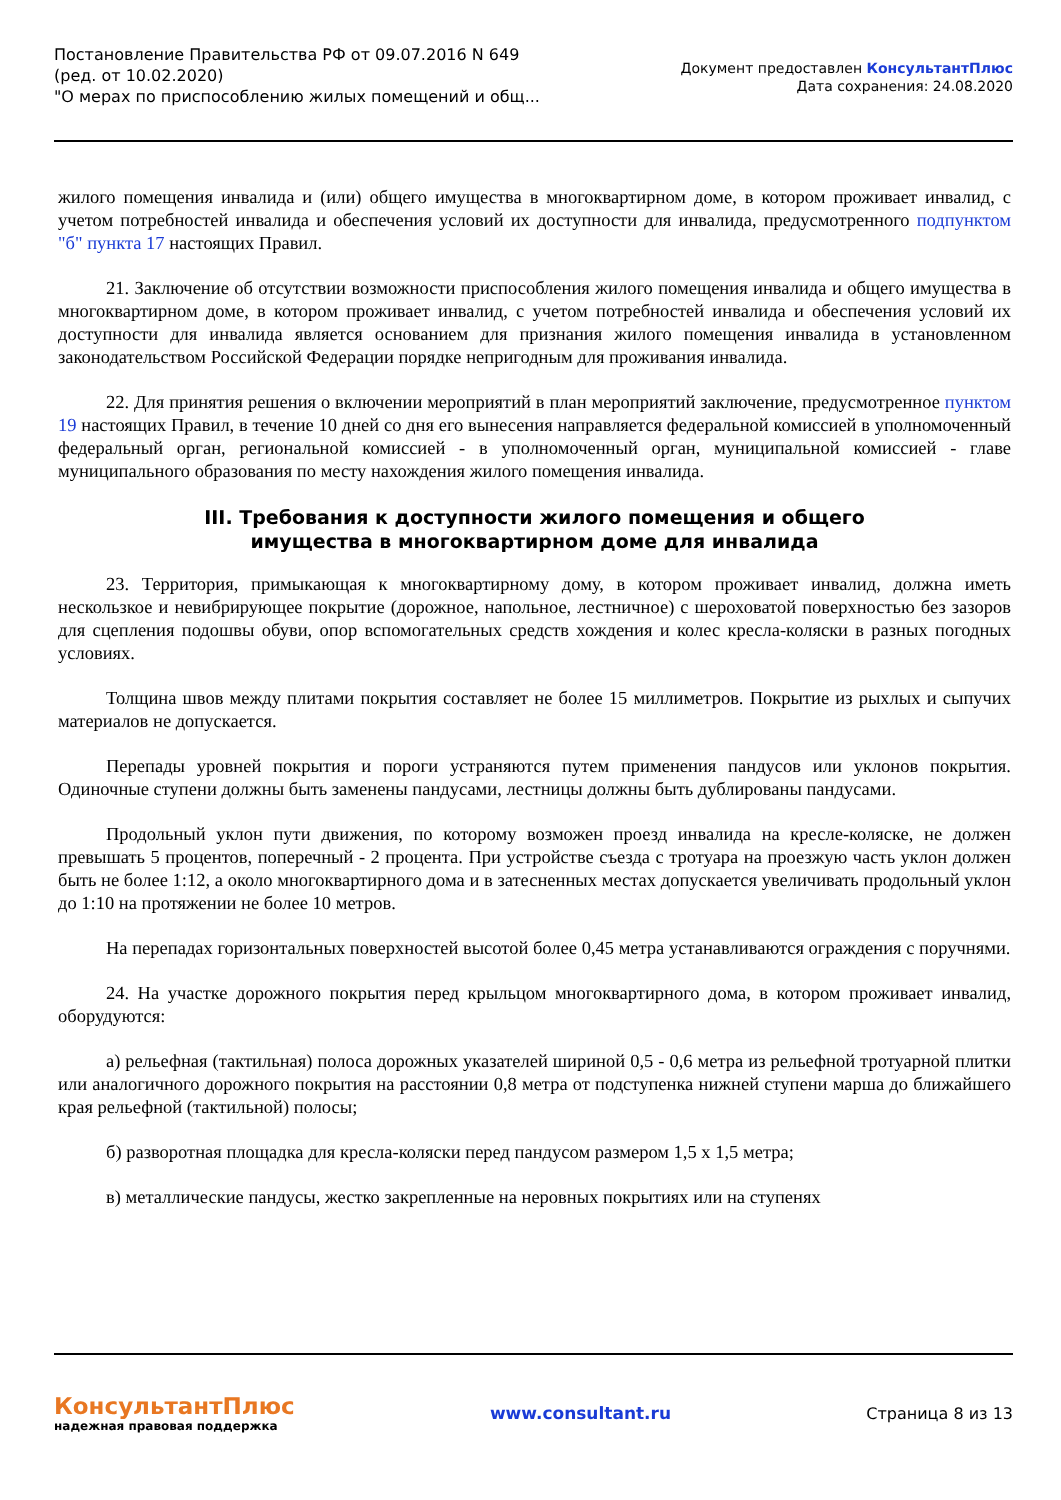Постановление Правительства РФ от 09.07.2016 N 649
(ред. от 10.02.2020)
"О мерах по приспособлению жилых помещений и общ...
Документ предоставлен КонсультантПлюс
Дата сохранения: 24.08.2020
жилого помещения инвалида и (или) общего имущества в многоквартирном доме, в котором проживает инвалид, с учетом потребностей инвалида и обеспечения условий их доступности для инвалида, предусмотренного подпунктом "б" пункта 17 настоящих Правил.
21. Заключение об отсутствии возможности приспособления жилого помещения инвалида и общего имущества в многоквартирном доме, в котором проживает инвалид, с учетом потребностей инвалида и обеспечения условий их доступности для инвалида является основанием для признания жилого помещения инвалида в установленном законодательством Российской Федерации порядке непригодным для проживания инвалида.
22. Для принятия решения о включении мероприятий в план мероприятий заключение, предусмотренное пунктом 19 настоящих Правил, в течение 10 дней со дня его вынесения направляется федеральной комиссией в уполномоченный федеральный орган, региональной комиссией - в уполномоченный орган, муниципальной комиссией - главе муниципального образования по месту нахождения жилого помещения инвалида.
III. Требования к доступности жилого помещения и общего
имущества в многоквартирном доме для инвалида
23. Территория, примыкающая к многоквартирному дому, в котором проживает инвалид, должна иметь нескользкое и невибрирующее покрытие (дорожное, напольное, лестничное) с шероховатой поверхностью без зазоров для сцепления подошвы обуви, опор вспомогательных средств хождения и колес кресла-коляски в разных погодных условиях.
Толщина швов между плитами покрытия составляет не более 15 миллиметров. Покрытие из рыхлых и сыпучих материалов не допускается.
Перепады уровней покрытия и пороги устраняются путем применения пандусов или уклонов покрытия. Одиночные ступени должны быть заменены пандусами, лестницы должны быть дублированы пандусами.
Продольный уклон пути движения, по которому возможен проезд инвалида на кресле-коляске, не должен превышать 5 процентов, поперечный - 2 процента. При устройстве съезда с тротуара на проезжую часть уклон должен быть не более 1:12, а около многоквартирного дома и в затесненных местах допускается увеличивать продольный уклон до 1:10 на протяжении не более 10 метров.
На перепадах горизонтальных поверхностей высотой более 0,45 метра устанавливаются ограждения с поручнями.
24. На участке дорожного покрытия перед крыльцом многоквартирного дома, в котором проживает инвалид, оборудуются:
а) рельефная (тактильная) полоса дорожных указателей шириной 0,5 - 0,6 метра из рельефной тротуарной плитки или аналогичного дорожного покрытия на расстоянии 0,8 метра от подступенка нижней ступени марша до ближайшего края рельефной (тактильной) полосы;
б) разворотная площадка для кресла-коляски перед пандусом размером 1,5 x 1,5 метра;
в) металлические пандусы, жестко закрепленные на неровных покрытиях или на ступенях
КонсультантПлюс
надежная правовая поддержка
www.consultant.ru Страница 8 из 13